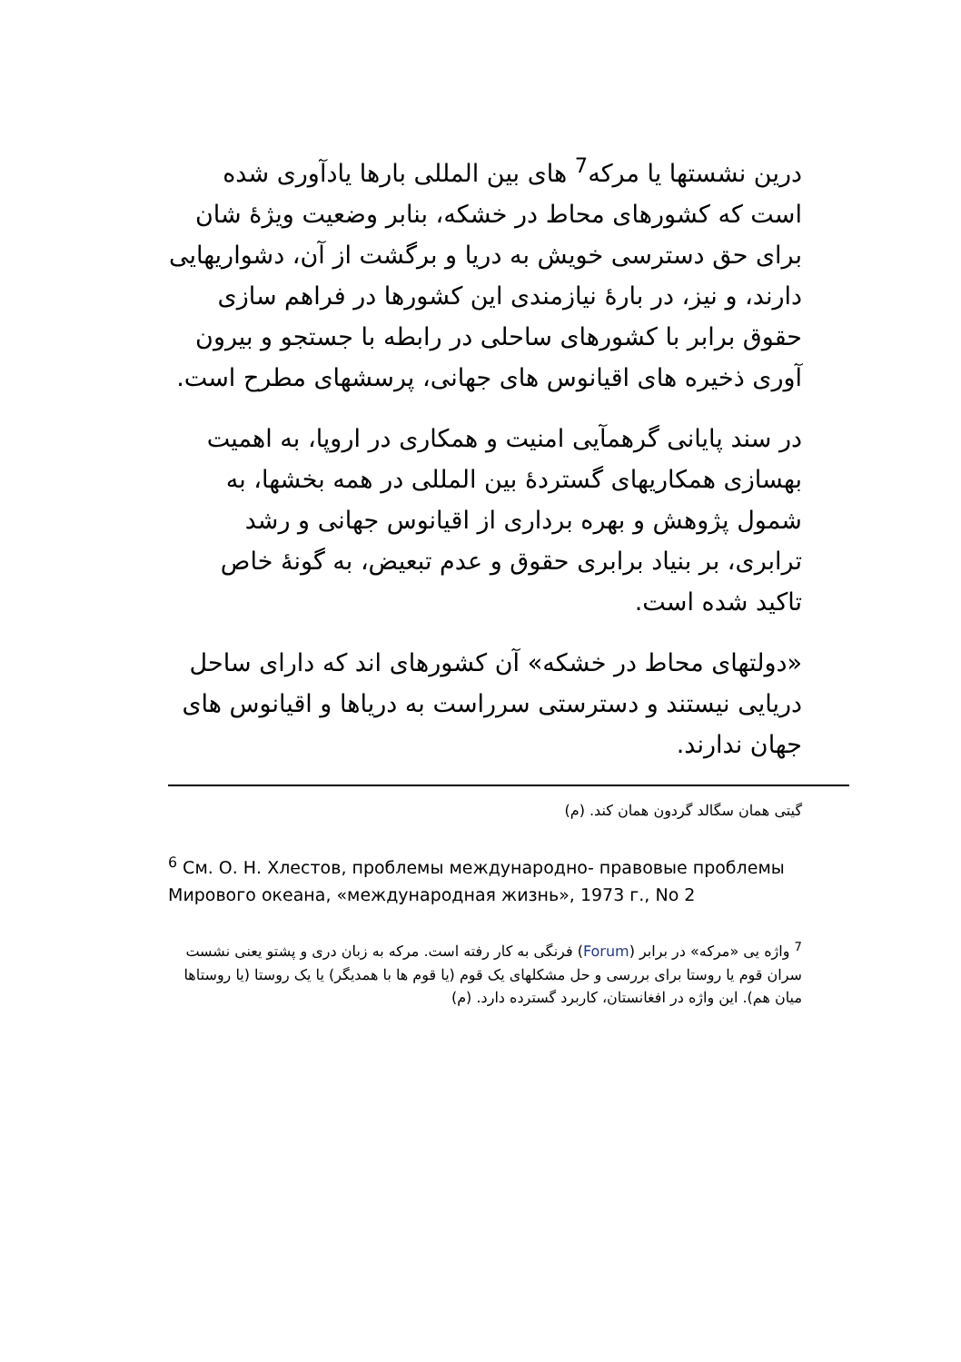درین نشستها یا مرکه<sup>7</sup> های بین المللی بارها یادآوری شده است که کشورهای محاط در خشکه، بنابر وضعیت ویژۀ شان برای حق دسترسی خویش به دریا و برگشت از آن، دشواریهایی دارند، و نیز، در بارۀ نیازمندی این کشورها در فراهم سازی حقوق برابر با کشورهای ساحلی در رابطه با جستجو و بیرون آوری ذخیره های اقیانوس های جهانی، پرسشهای مطرح است.
در سند پایانی گرهمآیی امنیت و همکاری در اروپا، به اهمیت بهسازی همکاریهای گستردۀ بین المللی در همه بخشها، به شمول پژوهش و بهره برداری از اقیانوس جهانی و رشد ترابری، بر بنیاد برابری حقوق و عدم تبعیض، به گونۀ خاص تاکید شده است.
«دولتهای محاط در خشکه» آن کشورهای اند که دارای ساحل دریایی نیستند و دسترستی سرراست به دریاها و اقیانوس های جهان ندارند.
گیتی همان سگالد گردون همان کند. (م)
<sup>6</sup> См. О. Н. Хлестов, проблемы международно- правовые проблемы Мирового океана, «международная жизнь», 1973 г., No 2
<sup>7</sup> واژه یی «مرکه» در برابر (Forum) فرنگی به کار رفته است. مرکه به زبان دری و پشتو یعنی نشست سران قوم یا روستا برای بررسی و حل مشکلهای یک قوم (یا قوم ها با همدیگر) یا یک روستا (یا روستاها میان هم). این واژه در افغانستان، کاربرد گسترده دارد. (م)